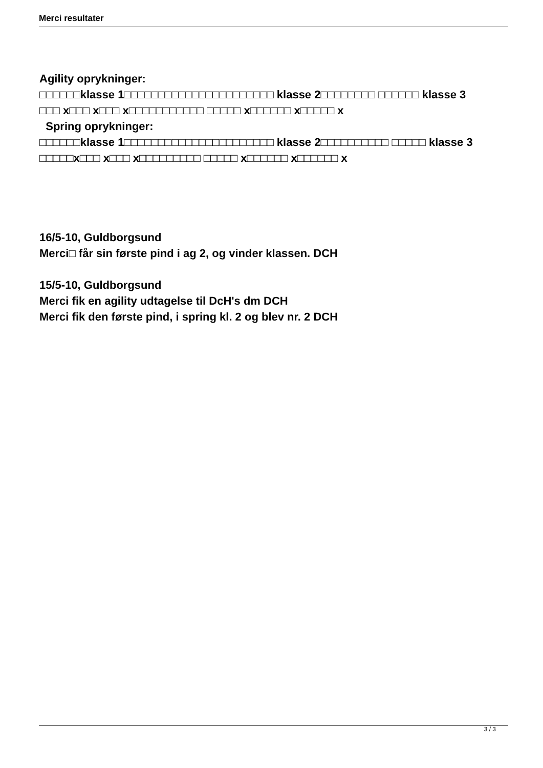Merci resultater
Agility oprykninger:
□□□□□□klasse 1□□□□□□□□□□□□□□□□□□□□□□ klasse 2□□□□□□□□ □□□□□□ klasse 3
□□□ x□□□ x□□□ x□□□□□□□□□□□ □□□□□ x□□□□□□ x□□□□□ x
Spring oprykninger:
□□□□□□klasse 1□□□□□□□□□□□□□□□□□□□□□□ klasse 2□□□□□□□□□□ □□□□□ klasse 3
□□□□□x□□□ x□□□ x□□□□□□□□□ □□□□□ x□□□□□□ x□□□□□□ x
16/5-10, Guldborgsund
Merci□ får sin første pind i ag 2, og vinder klassen. DCH
15/5-10, Guldborgsund
Merci fik en agility udtagelse til DcH's dm DCH
Merci fik den første pind, i spring kl. 2 og blev nr. 2 DCH
3 / 3